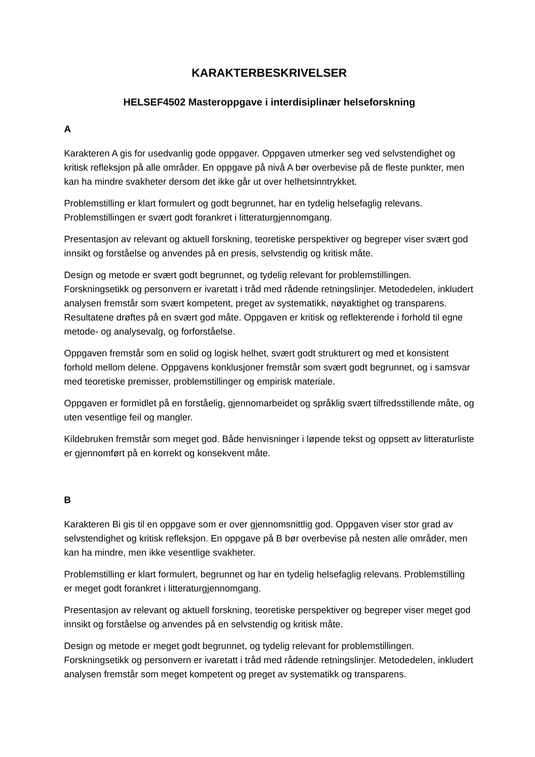KARAKTERBESKRIVELSER
HELSEF4502 Masteroppgave i interdisiplinær helseforskning
A
Karakteren A gis for usedvanlig gode oppgaver. Oppgaven utmerker seg ved selvstendighet og kritisk refleksjon på alle områder. En oppgave på nivå A bør overbevise på de fleste punkter, men kan ha mindre svakheter dersom det ikke går ut over helhetsinntrykket.
Problemstilling er klart formulert og godt begrunnet, har en tydelig helsefaglig relevans. Problemstillingen er svært godt forankret i litteraturgjennomgang.
Presentasjon av relevant og aktuell forskning, teoretiske perspektiver og begreper viser svært god innsikt og forståelse og anvendes på en presis, selvstendig og kritisk måte.
Design og metode er svært godt begrunnet, og tydelig relevant for problemstillingen. Forskningsetikk og personvern er ivaretatt i tråd med rådende retningslinjer. Metodedelen, inkludert analysen fremstår som svært kompetent, preget av systematikk, nøyaktighet og transparens. Resultatene drøftes på en svært god måte. Oppgaven er kritisk og reflekterende i forhold til egne metode- og analysevalg, og forforståelse.
Oppgaven fremstår som en solid og logisk helhet, svært godt strukturert og med et konsistent forhold mellom delene. Oppgavens konklusjoner fremstår som svært godt begrunnet, og i samsvar med teoretiske premisser, problemstillinger og empirisk materiale.
Oppgaven er formidlet på en forståelig, gjennomarbeidet og språklig svært tilfredsstillende måte, og uten vesentlige feil og mangler.
Kildebruken fremstår som meget god. Både henvisninger i løpende tekst og oppsett av litteraturliste er gjennomført på en korrekt og konsekvent måte.
B
Karakteren Bi gis til en oppgave som er over gjennomsnittlig god. Oppgaven viser stor grad av selvstendighet og kritisk refleksjon. En oppgave på B bør overbevise på nesten alle områder, men kan ha mindre, men ikke vesentlige svakheter.
Problemstilling er klart formulert, begrunnet og har en tydelig helsefaglig relevans. Problemstilling er meget godt forankret i litteraturgjennomgang.
Presentasjon av relevant og aktuell forskning, teoretiske perspektiver og begreper viser meget god innsikt og forståelse og anvendes på en selvstendig og kritisk måte.
Design og metode er meget godt begrunnet, og tydelig relevant for problemstillingen. Forskningsetikk og personvern er ivaretatt i tråd med rådende retningslinjer. Metodedelen, inkludert analysen fremstår som meget kompetent og preget av systematikk og transparens.